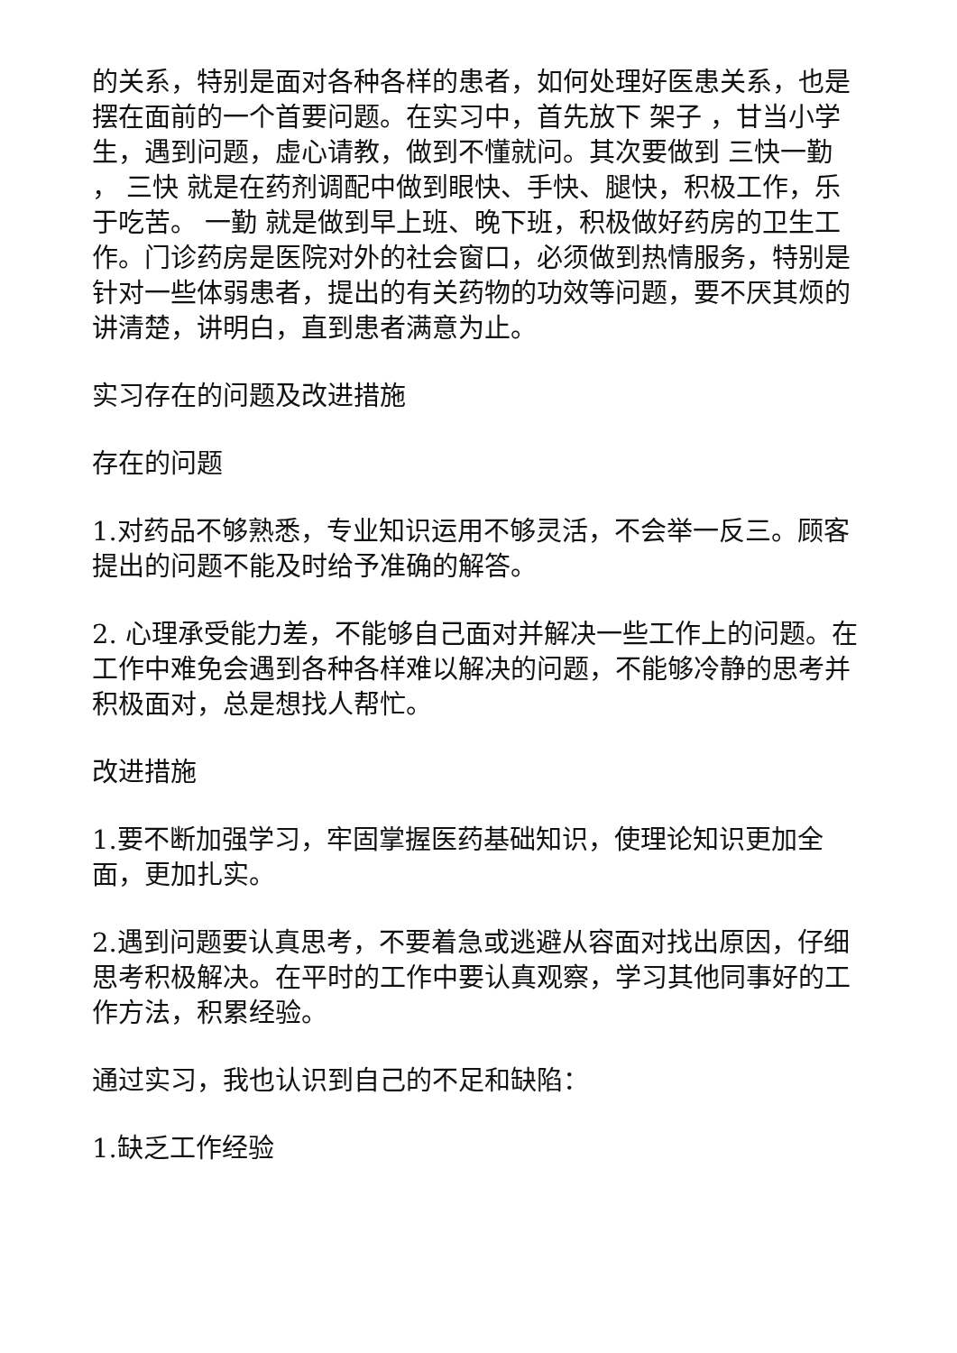的关系，特别是面对各种各样的患者，如何处理好医患关系，也是摆在面前的一个首要问题。在实习中，首先放下 架子 ，甘当小学生，遇到问题，虚心请教，做到不懂就问。其次要做到 三快一勤 ， 三快 就是在药剂调配中做到眼快、手快、腿快，积极工作，乐于吃苦。 一勤 就是做到早上班、晚下班，积极做好药房的卫生工作。门诊药房是医院对外的社会窗口，必须做到热情服务，特别是针对一些体弱患者，提出的有关药物的功效等问题，要不厌其烦的讲清楚，讲明白，直到患者满意为止。
实习存在的问题及改进措施
存在的问题
1.对药品不够熟悉，专业知识运用不够灵活，不会举一反三。顾客提出的问题不能及时给予准确的解答。
2. 心理承受能力差，不能够自己面对并解决一些工作上的问题。在工作中难免会遇到各种各样难以解决的问题，不能够冷静的思考并积极面对，总是想找人帮忙。
改进措施
1.要不断加强学习，牢固掌握医药基础知识，使理论知识更加全面，更加扎实。
2.遇到问题要认真思考，不要着急或逃避从容面对找出原因，仔细思考积极解决。在平时的工作中要认真观察，学习其他同事好的工作方法，积累经验。
通过实习，我也认识到自己的不足和缺陷：
1.缺乏工作经验